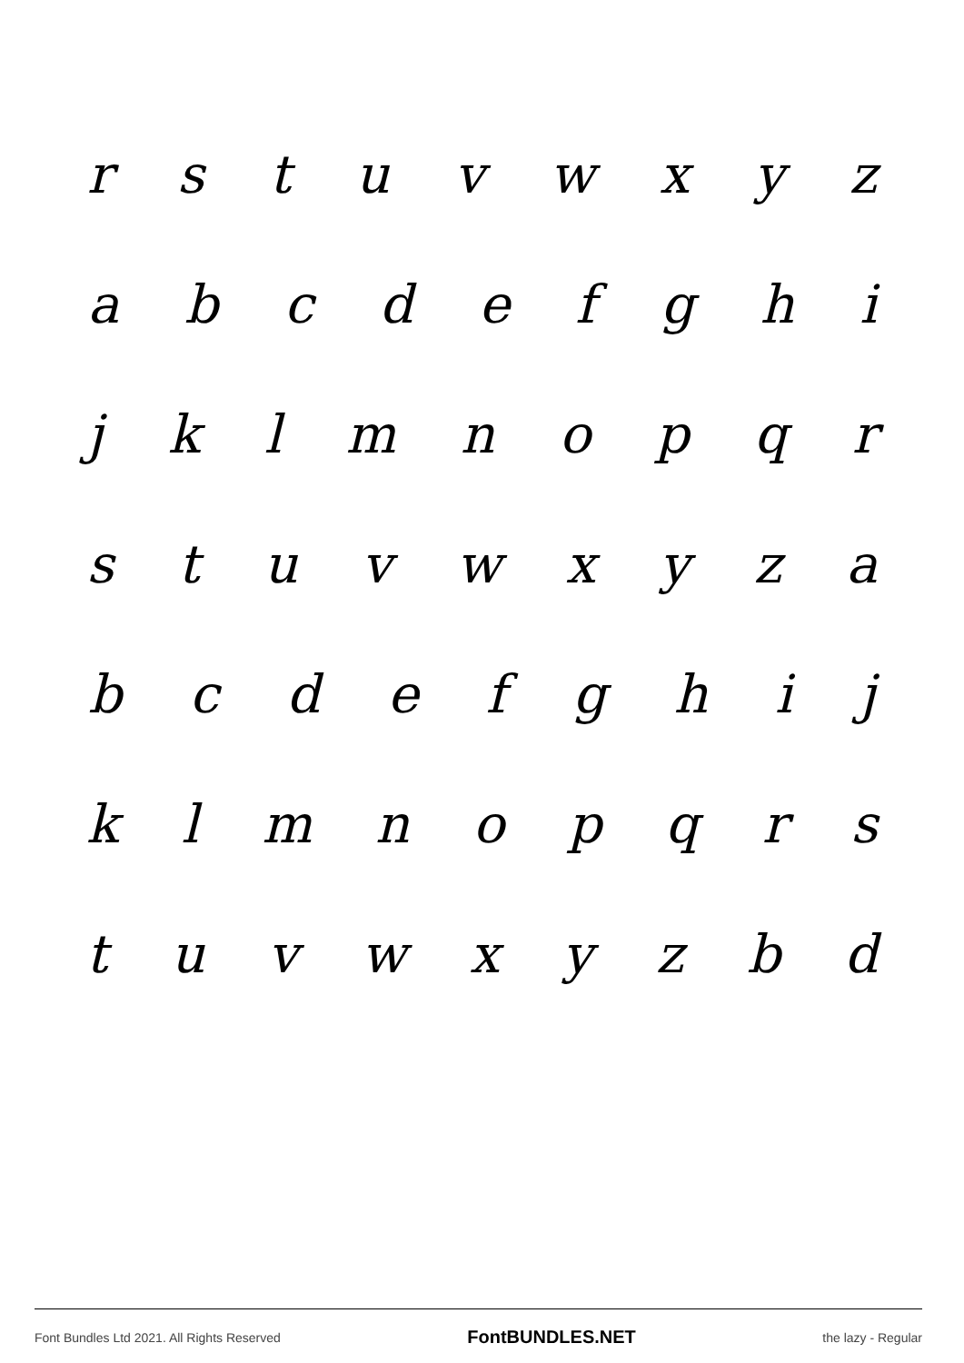rstuvwxyz
abcdefghi
jklmnopqr
stuvwxyza
bcdefghij
klmnopqrs
tuvwxyzbd
Font Bundles Ltd 2021. All Rights Reserved FontBUNDLES.NET the lazy - Regular